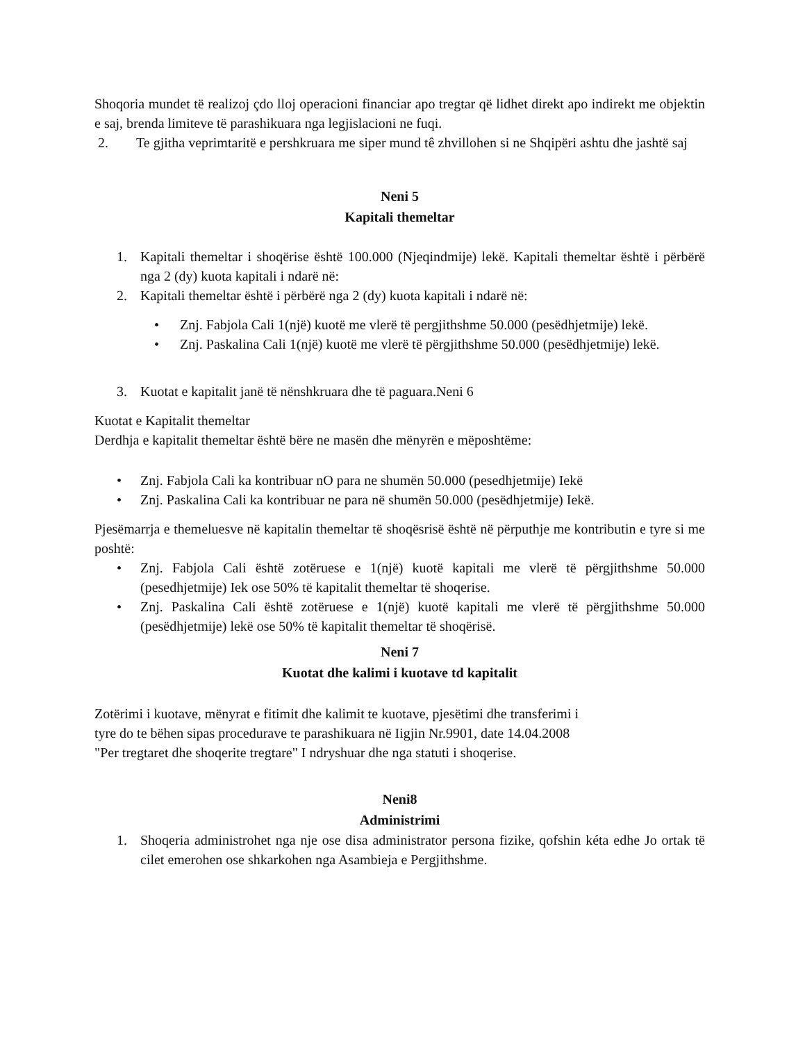Shoqoria mundet të realizoj çdo lloj operacioni financiar apo tregtar që lidhet direkt apo indirekt me objektin e saj, brenda limiteve të parashikuara nga legjislacioni ne fuqi.
2. Te gjitha veprimtaritë e pershkruara me siper mund tê zhvillohen si ne Shqipëri ashtu dhe jashtë saj
Neni 5
Kapitali themeltar
1. Kapitali themeltar i shoqërise është 100.000 (Njeqindmije) lekë. Kapitali themeltar është i përbërë nga 2 (dy) kuota kapitali i ndarë në:
2. Kapitali themeltar është i përbërë nga 2 (dy) kuota kapitali i ndarë në:
• Znj. Fabjola Cali 1(një) kuotë me vlerë të pergjithshme 50.000 (pesëdhjetmije) lekë.
• Znj. Paskalina Cali 1(një) kuotë me vlerë të përgjithshme 50.000 (pesëdhjetmije) lekë.
3. Kuotat e kapitalit janë të nënshkruara dhe të paguara.Neni 6
Kuotat e Kapitalit themeltar
Derdhja e kapitalit themeltar është bëre ne masën dhe mënyrën e mëposhtëme:
• Znj. Fabjola Cali ka kontribuar nO para ne shumën 50.000 (pesedhjetmije) Iekë
• Znj. Paskalina Cali ka kontribuar ne para në shumën 50.000 (pesëdhjetmije) Iekë.
Pjesëmarrja e themeluesve në kapitalin themeltar të shoqësrisë është në përputhje me kontributin e tyre si me poshtë:
• Znj. Fabjola Cali është zotëruese e 1(një) kuotë kapitali me vlerë të përgjithshme 50.000 (pesedhjetmije) Iek ose 50% të kapitalit themeltar të shoqerise.
• Znj. Paskalina Cali është zotëruese e 1(një) kuotë kapitali me vlerë të përgjithshme 50.000 (pesëdhjetmije) lekë ose 50% të kapitalit themeltar të shoqërisë.
Neni 7
Kuotat dhe kalimi i kuotave td kapitalit
Zotërimi i kuotave, mënyrat e fitimit dhe kalimit te kuotave, pjesëtimi dhe transferimi i
tyre do te bëhen sipas procedurave te parashikuara në Iigjin Nr.9901, date 14.04.2008
"Per tregtaret dhe shoqerite tregtare" I ndryshuar dhe nga statuti i shoqerise.
Neni8
Administrimi
1. Shoqeria administrohet nga nje ose disa administrator persona fizike, qofshin kéta edhe Jo ortak të cilet emerohen ose shkarkohen nga Asambieja e Pergjithshme.